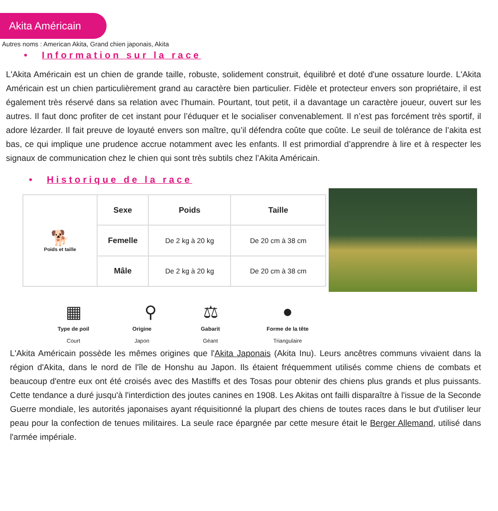Akita Américain
Autres noms : American Akita, Grand chien japonais, Akita
• Information sur la race
L'Akita Américain est un chien de grande taille, robuste, solidement construit, équilibré et doté d'une ossature lourde. L'Akita Américain est un chien particulièrement grand au caractère bien particulier. Fidèle et protecteur envers son propriétaire, il est également très réservé dans sa relation avec l’humain. Pourtant, tout petit, il a davantage un caractère joueur, ouvert sur les autres. Il faut donc profiter de cet instant pour l’éduquer et le socialiser convenablement. Il n’est pas forcément très sportif, il adore lézarder. Il fait preuve de loyauté envers son maître, qu’il défendra coûte que coûte. Le seuil de tolérance de l’akita est bas, ce qui implique une prudence accrue notamment avec les enfants. Il est primordial d’apprendre à lire et à respecter les signaux de communication chez le chien qui sont très subtils chez l’Akita Américain.
• Historique de la race
| 🐕 Poids et taille | Sexe | Poids | Taille |
| | Femelle | De 2 kg à 20 kg | De 20 cm à 38 cm |
| | Mâle | De 2 kg à 20 kg | De 20 cm à 38 cm |
▦
Type de poil
Court
⚲
Origine
Japon
⚖
Gabarit
Géant
●
Forme de la tête
Triangulaire
L'Akita Américain possède les mêmes origines que l'Akita Japonais (Akita Inu). Leurs ancêtres communs vivaient dans la région d'Akita, dans le nord de l'île de Honshu au Japon. Ils étaient fréquemment utilisés comme chiens de combats et beaucoup d'entre eux ont été croisés avec des Mastiffs et des Tosas pour obtenir des chiens plus grands et plus puissants. Cette tendance a duré jusqu'à l'interdiction des joutes canines en 1908. Les Akitas ont failli disparaître à l'issue de la Seconde Guerre mondiale, les autorités japonaises ayant réquisitionné la plupart des chiens de toutes races dans le but d'utiliser leur peau pour la confection de tenues militaires. La seule race épargnée par cette mesure était le Berger Allemand, utilisé dans l'armée impériale.